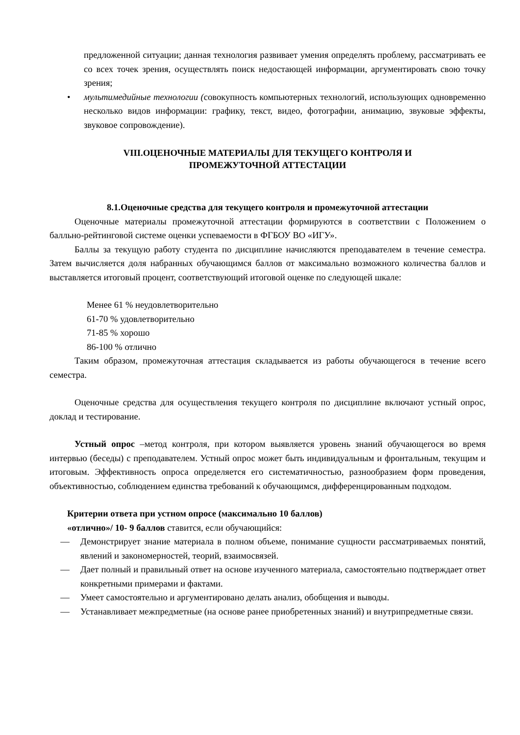предложенной ситуации; данная технология развивает умения определять проблему, рассматривать ее со всех точек зрения, осуществлять поиск недостающей информации, аргументировать свою точку зрения;
• мультимедийные технологии (совокупность компьютерных технологий, использующих одновременно несколько видов информации: графику, текст, видео, фотографии, анимацию, звуковые эффекты, звуковое сопровождение).
VIII.ОЦЕНОЧНЫЕ МАТЕРИАЛЫ ДЛЯ ТЕКУЩЕГО КОНТРОЛЯ И
ПРОМЕЖУТОЧНОЙ АТТЕСТАЦИИ
8.1.Оценочные средства для текущего контроля и промежуточной аттестации
Оценочные материалы промежуточной аттестации формируются в соответствии с Положением о балльно-рейтинговой системе оценки успеваемости в ФГБОУ ВО «ИГУ».
Баллы за текущую работу студента по дисциплине начисляются преподавателем в течение семестра. Затем вычисляется доля набранных обучающимся баллов от максимально возможного количества баллов и выставляется итоговый процент, соответствующий итоговой оценке по следующей шкале:
Менее 61 % неудовлетворительно
61-70 % удовлетворительно
71-85 % хорошо
86-100 % отлично
Таким образом, промежуточная аттестация складывается из работы обучающегося в течение всего семестра.
Оценочные средства для осуществления текущего контроля по дисциплине включают устный опрос, доклад и тестирование.
Устный опрос –метод контроля, при котором выявляется уровень знаний обучающегося во время интервью (беседы) с преподавателем. Устный опрос может быть индивидуальным и фронтальным, текущим и итоговым. Эффективность опроса определяется его систематичностью, разнообразием форм проведения, объективностью, соблюдением единства требований к обучающимся, дифференцированным подходом.
Критерии ответа при устном опросе (максимально 10 баллов)
«отлично»/ 10- 9 баллов ставится, если обучающийся:
— Демонстрирует знание материала в полном объеме, понимание сущности рассматриваемых понятий, явлений и закономерностей, теорий, взаимосвязей.
— Дает полный и правильный ответ на основе изученного материала, самостоятельно подтверждает ответ конкретными примерами и фактами.
— Умеет самостоятельно и аргументировано делать анализ, обобщения и выводы.
— Устанавливает межпредметные (на основе ранее приобретенных знаний) и внутрипредметные связи.